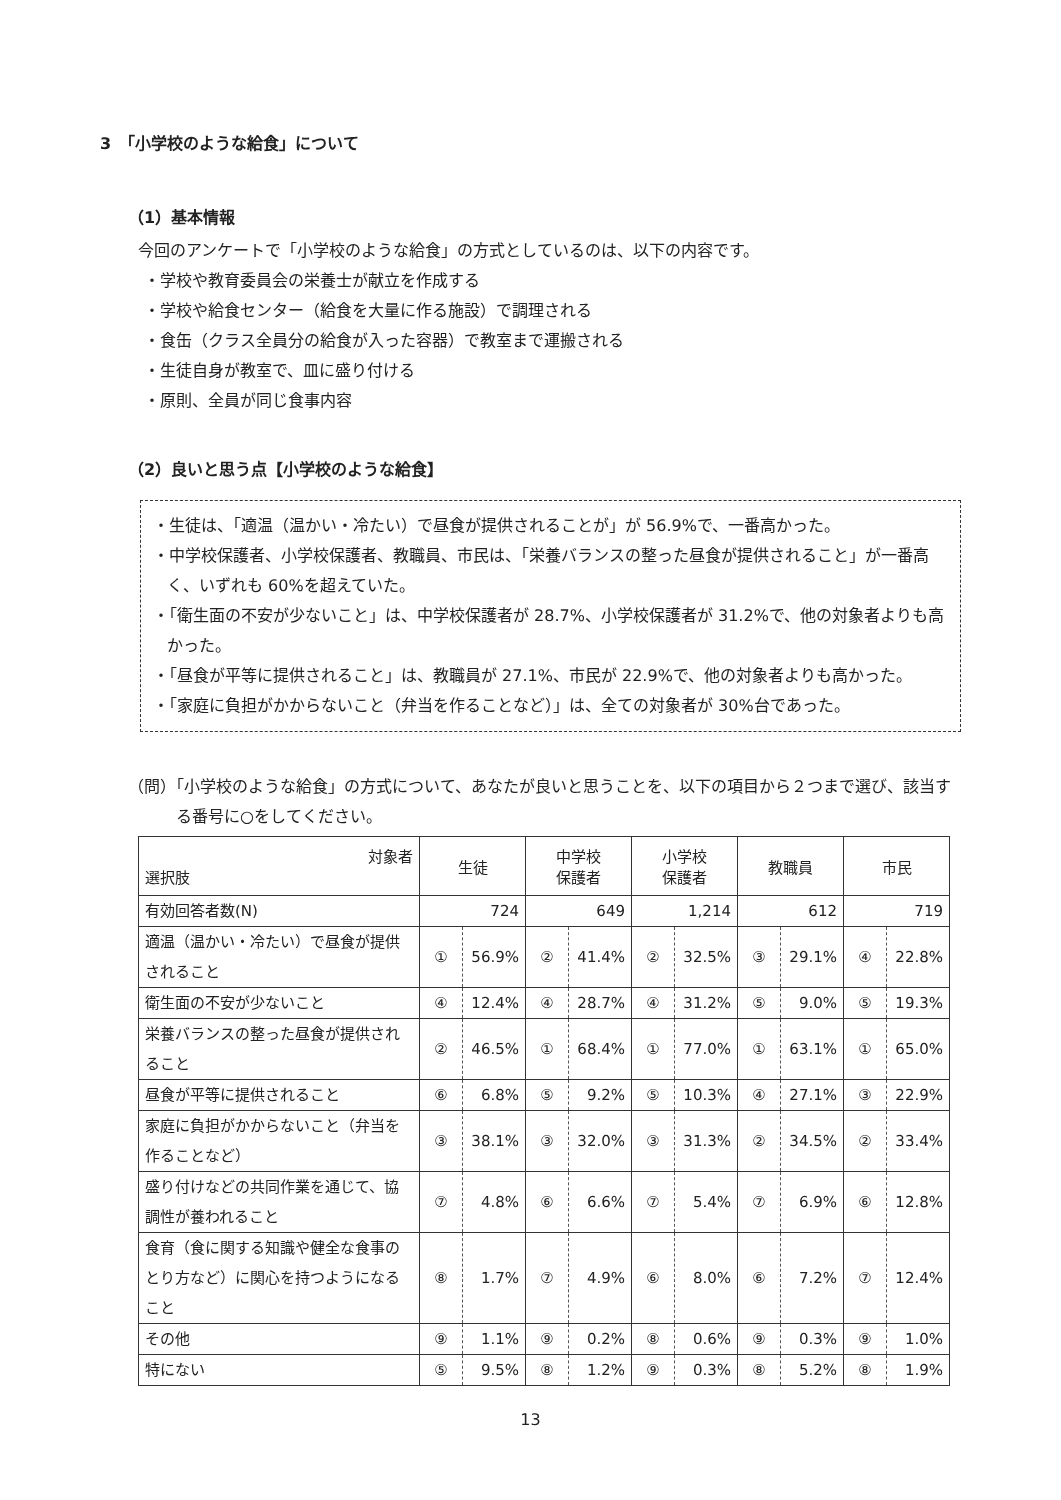3　「小学校のような給食」について
（1）基本情報
今回のアンケートで「小学校のような給食」の方式としているのは、以下の内容です。
・学校や教育委員会の栄養士が献立を作成する
・学校や給食センター（給食を大量に作る施設）で調理される
・食缶（クラス全員分の給食が入った容器）で教室まで運搬される
・生徒自身が教室で、皿に盛り付ける
・原則、全員が同じ食事内容
（2）良いと思う点【小学校のような給食】
・生徒は、「適温（温かい・冷たい）で昼食が提供されることが」が 56.9%で、一番高かった。
・中学校保護者、小学校保護者、教職員、市民は、「栄養バランスの整った昼食が提供されること」が一番高く、いずれも 60%を超えていた。
・「衛生面の不安が少ないこと」は、中学校保護者が 28.7%、小学校保護者が 31.2%で、他の対象者よりも高かった。
・「昼食が平等に提供されること」は、教職員が 27.1%、市民が 22.9%で、他の対象者よりも高かった。
・「家庭に負担がかからないこと（弁当を作ることなど）」は、全ての対象者が 30%台であった。
（問）「小学校のような給食」の方式について、あなたが良いと思うことを、以下の項目から２つまで選び、該当する番号に○をしてください。
| 対象者 選択肢 | 生徒 | | 中学校 保護者 | | 小学校 保護者 | | 教職員 | | 市民 | |
| --- | --- | --- | --- | --- | --- | --- | --- | --- | --- | --- |
| 有効回答者数(N) | 724 | | 649 | | 1,214 | | 612 | | 719 | |
| 適温（温かい・冷たい）で昼食が提供されること | ① | 56.9% | ② | 41.4% | ② | 32.5% | ③ | 29.1% | ④ | 22.8% |
| 衛生面の不安が少ないこと | ④ | 12.4% | ④ | 28.7% | ④ | 31.2% | ⑤ | 9.0% | ⑤ | 19.3% |
| 栄養バランスの整った昼食が提供されること | ② | 46.5% | ① | 68.4% | ① | 77.0% | ① | 63.1% | ① | 65.0% |
| 昼食が平等に提供されること | ⑥ | 6.8% | ⑤ | 9.2% | ⑤ | 10.3% | ④ | 27.1% | ③ | 22.9% |
| 家庭に負担がかからないこと（弁当を作ることなど） | ③ | 38.1% | ③ | 32.0% | ③ | 31.3% | ② | 34.5% | ② | 33.4% |
| 盛り付けなどの共同作業を通じて、協調性が養われること | ⑦ | 4.8% | ⑥ | 6.6% | ⑦ | 5.4% | ⑦ | 6.9% | ⑥ | 12.8% |
| 食育（食に関する知識や健全な食事のとり方など）に関心を持つようになること | ⑧ | 1.7% | ⑦ | 4.9% | ⑥ | 8.0% | ⑥ | 7.2% | ⑦ | 12.4% |
| その他 | ⑨ | 1.1% | ⑨ | 0.2% | ⑧ | 0.6% | ⑨ | 0.3% | ⑨ | 1.0% |
| 特にない | ⑤ | 9.5% | ⑧ | 1.2% | ⑨ | 0.3% | ⑧ | 5.2% | ⑧ | 1.9% |
13